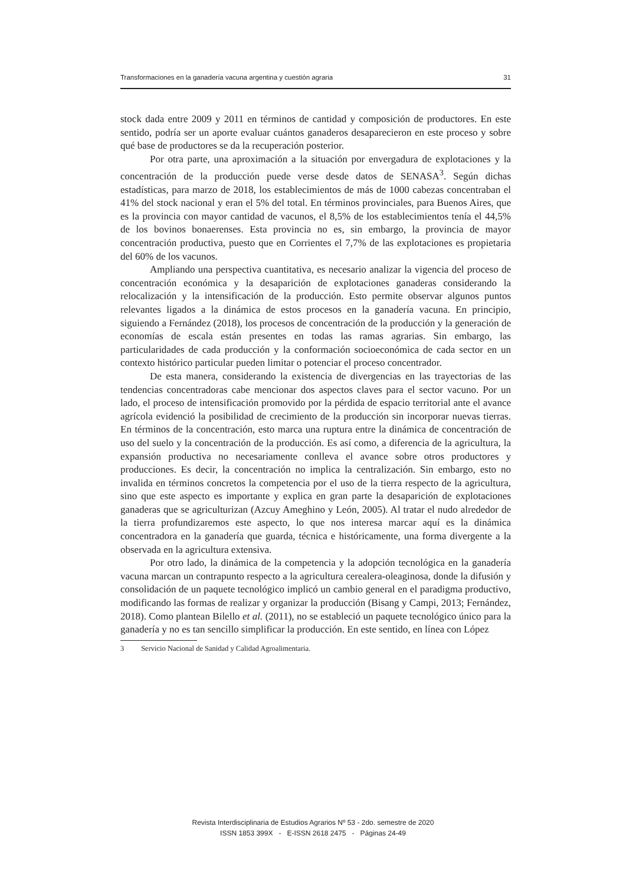Transformaciones en la ganadería vacuna argentina y cuestión agraria 31
stock dada entre 2009 y 2011 en términos de cantidad y composición de productores. En este sentido, podría ser un aporte evaluar cuántos ganaderos desaparecieron en este proceso y sobre qué base de productores se da la recuperación posterior.
Por otra parte, una aproximación a la situación por envergadura de explotaciones y la concentración de la producción puede verse desde datos de SENASA<sup>3</sup>. Según dichas estadísticas, para marzo de 2018, los establecimientos de más de 1000 cabezas concentraban el 41% del stock nacional y eran el 5% del total. En términos provinciales, para Buenos Aires, que es la provincia con mayor cantidad de vacunos, el 8,5% de los establecimientos tenía el 44,5% de los bovinos bonaerenses. Esta provincia no es, sin embargo, la provincia de mayor concentración productiva, puesto que en Corrientes el 7,7% de las explotaciones es propietaria del 60% de los vacunos.
Ampliando una perspectiva cuantitativa, es necesario analizar la vigencia del proceso de concentración económica y la desaparición de explotaciones ganaderas considerando la relocalización y la intensificación de la producción. Esto permite observar algunos puntos relevantes ligados a la dinámica de estos procesos en la ganadería vacuna. En principio, siguiendo a Fernández (2018), los procesos de concentración de la producción y la generación de economías de escala están presentes en todas las ramas agrarias. Sin embargo, las particularidades de cada producción y la conformación socioeconómica de cada sector en un contexto histórico particular pueden limitar o potenciar el proceso concentrador.
De esta manera, considerando la existencia de divergencias en las trayectorias de las tendencias concentradoras cabe mencionar dos aspectos claves para el sector vacuno. Por un lado, el proceso de intensificación promovido por la pérdida de espacio territorial ante el avance agrícola evidenció la posibilidad de crecimiento de la producción sin incorporar nuevas tierras. En términos de la concentración, esto marca una ruptura entre la dinámica de concentración de uso del suelo y la concentración de la producción. Es así como, a diferencia de la agricultura, la expansión productiva no necesariamente conlleva el avance sobre otros productores y producciones. Es decir, la concentración no implica la centralización. Sin embargo, esto no invalida en términos concretos la competencia por el uso de la tierra respecto de la agricultura, sino que este aspecto es importante y explica en gran parte la desaparición de explotaciones ganaderas que se agriculturizan (Azcuy Ameghino y León, 2005). Al tratar el nudo alrededor de la tierra profundizaremos este aspecto, lo que nos interesa marcar aquí es la dinámica concentradora en la ganadería que guarda, técnica e históricamente, una forma divergente a la observada en la agricultura extensiva.
Por otro lado, la dinámica de la competencia y la adopción tecnológica en la ganadería vacuna marcan un contrapunto respecto a la agricultura cerealera-oleaginosa, donde la difusión y consolidación de un paquete tecnológico implicó un cambio general en el paradigma productivo, modificando las formas de realizar y organizar la producción (Bisang y Campi, 2013; Fernández, 2018). Como plantean Bilello et al. (2011), no se estableció un paquete tecnológico único para la ganadería y no es tan sencillo simplificar la producción. En este sentido, en línea con López
3 Servicio Nacional de Sanidad y Calidad Agroalimentaria.
Revista Interdisciplinaria de Estudios Agrarios Nº 53 - 2do. semestre de 2020
ISSN 1853 399X - E-ISSN 2618 2475 - Páginas 24-49